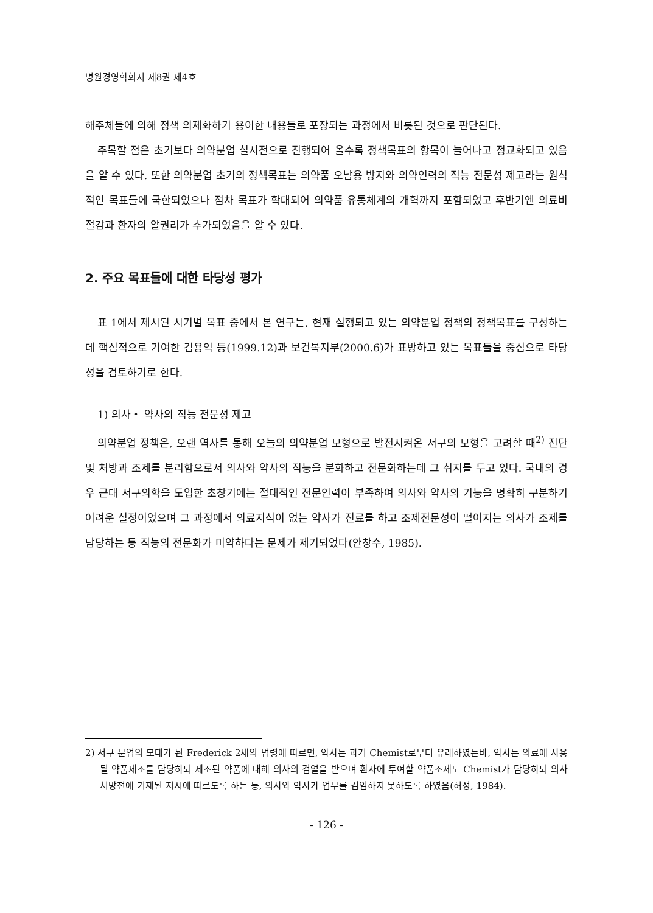병원경영학회지 제8권 제4호
해주체들에 의해 정책 의제화하기 용이한 내용들로 포장되는 과정에서 비롯된 것으로 판단된다.
주목할 점은 초기보다 의약분업 실시전으로 진행되어 올수록 정책목표의 항목이 늘어나고 정교화되고 있음을 알 수 있다. 또한 의약분업 초기의 정책목표는 의약품 오남용 방지와 의약인력의 직능 전문성 제고라는 원칙적인 목표들에 국한되었으나 점차 목표가 확대되어 의약품 유통체계의 개혁까지 포함되었고 후반기엔 의료비 절감과 환자의 알권리가 추가되었음을 알 수 있다.
2. 주요 목표들에 대한 타당성 평가
표 1에서 제시된 시기별 목표 중에서 본 연구는, 현재 실행되고 있는 의약분업 정책의 정책목표를 구성하는데 핵심적으로 기여한 김용익 등(1999.12)과 보건복지부(2000.6)가 표방하고 있는 목표들을 중심으로 타당성을 검토하기로 한다.
1) 의사・ 약사의 직능 전문성 제고
의약분업 정책은, 오랜 역사를 통해 오늘의 의약분업 모형으로 발전시켜온 서구의 모형을 고려할 때<sup>2)</sup> 진단 및 처방과 조제를 분리함으로서 의사와 약사의 직능을 분화하고 전문화하는데 그 취지를 두고 있다. 국내의 경우 근대 서구의학을 도입한 초창기에는 절대적인 전문인력이 부족하여 의사와 약사의 기능을 명확히 구분하기 어려운 실정이었으며 그 과정에서 의료지식이 없는 약사가 진료를 하고 조제전문성이 떨어지는 의사가 조제를 담당하는 등 직능의 전문화가 미약하다는 문제가 제기되었다(안창수, 1985).
2) 서구 분업의 모태가 된 Frederick 2세의 법령에 따르면, 약사는 과거 Chemist로부터 유래하였는바, 약사는 의료에 사용될 약품제조를 담당하되 제조된 약품에 대해 의사의 검열을 받으며 환자에 투여할 약품조제도 Chemist가 담당하되 의사처방전에 기재된 지시에 따르도록 하는 등, 의사와 약사가 업무를 겸임하지 못하도록 하였음(허정, 1984).
- 126 -